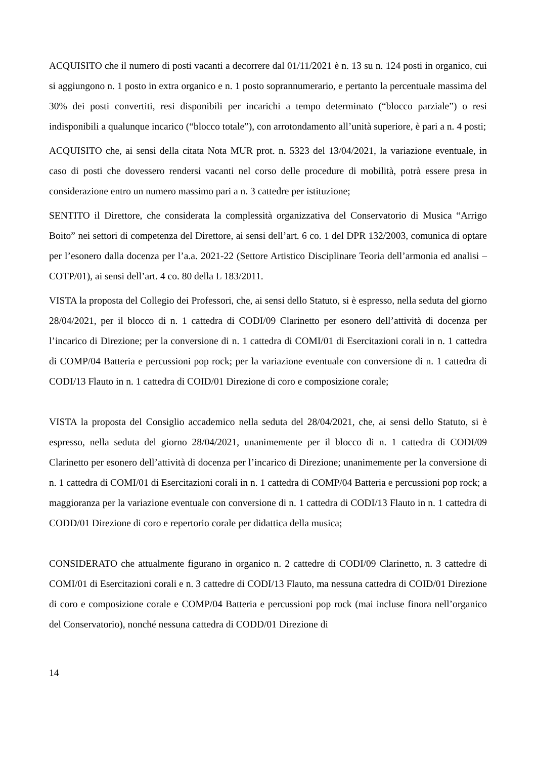ACQUISITO che il numero di posti vacanti a decorrere dal 01/11/2021 è n. 13 su n. 124 posti in organico, cui si aggiungono n. 1 posto in extra organico e n. 1 posto soprannumerario, e pertanto la percentuale massima del 30% dei posti convertiti, resi disponibili per incarichi a tempo determinato (“blocco parziale”) o resi indisponibili a qualunque incarico (“blocco totale”), con arrotondamento all’unità superiore, è pari a n. 4 posti;
ACQUISITO che, ai sensi della citata Nota MUR prot. n. 5323 del 13/04/2021, la variazione eventuale, in caso di posti che dovessero rendersi vacanti nel corso delle procedure di mobilità, potrà essere presa in considerazione entro un numero massimo pari a n. 3 cattedre per istituzione;
SENTITO il Direttore, che considerata la complessità organizzativa del Conservatorio di Musica “Arrigo Boito” nei settori di competenza del Direttore, ai sensi dell’art. 6 co. 1 del DPR 132/2003, comunica di optare per l’esonero dalla docenza per l’a.a. 2021-22 (Settore Artistico Disciplinare Teoria dell’armonia ed analisi – COTP/01), ai sensi dell’art. 4 co. 80 della L 183/2011.
VISTA la proposta del Collegio dei Professori, che, ai sensi dello Statuto, si è espresso, nella seduta del giorno 28/04/2021, per il blocco di n. 1 cattedra di CODI/09 Clarinetto per esonero dell’attività di docenza per l’incarico di Direzione; per la conversione di n. 1 cattedra di COMI/01 di Esercitazioni corali in n. 1 cattedra di COMP/04 Batteria e percussioni pop rock; per la variazione eventuale con conversione di n. 1 cattedra di CODI/13 Flauto in n. 1 cattedra di COID/01 Direzione di coro e composizione corale;
VISTA la proposta del Consiglio accademico nella seduta del 28/04/2021, che, ai sensi dello Statuto, si è espresso, nella seduta del giorno 28/04/2021, unanimemente per il blocco di n. 1 cattedra di CODI/09 Clarinetto per esonero dell’attività di docenza per l’incarico di Direzione; unanimemente per la conversione di n. 1 cattedra di COMI/01 di Esercitazioni corali in n. 1 cattedra di COMP/04 Batteria e percussioni pop rock; a maggioranza per la variazione eventuale con conversione di n. 1 cattedra di CODI/13 Flauto in n. 1 cattedra di CODD/01 Direzione di coro e repertorio corale per didattica della musica;
CONSIDERATO che attualmente figurano in organico n. 2 cattedre di CODI/09 Clarinetto, n. 3 cattedre di COMI/01 di Esercitazioni corali e n. 3 cattedre di CODI/13 Flauto, ma nessuna cattedra di COID/01 Direzione di coro e composizione corale e COMP/04 Batteria e percussioni pop rock (mai incluse finora nell’organico del Conservatorio), nonché nessuna cattedra di CODD/01 Direzione di
14